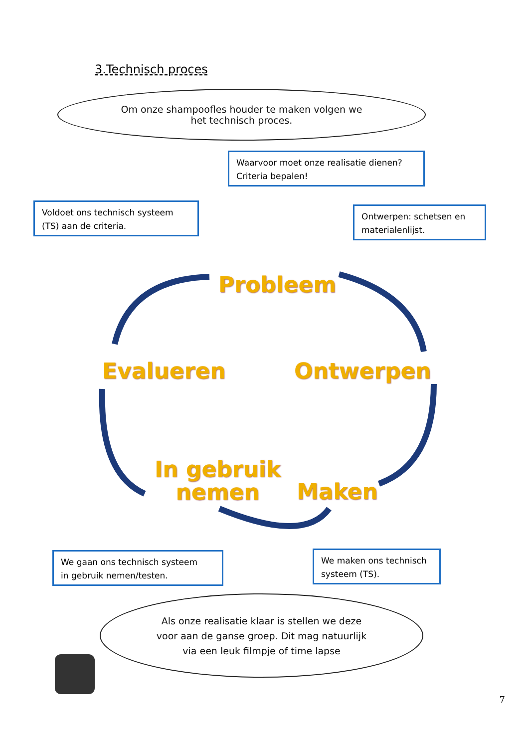3.Technisch proces
Om onze shampoofles houder te maken volgen we
het technisch proces.
Waarvoor moet onze realisatie dienen?
Criteria bepalen!
Voldoet ons technisch systeem
(TS) aan de criteria.
Ontwerpen: schetsen en
materialenlijst.
Probleem
Evalueren Ontwerpen
In gebruik
nemen
Maken
We gaan ons technisch systeem
in gebruik nemen/testen.
We maken ons technisch
systeem (TS).
Als onze realisatie klaar is stellen we deze
voor aan de ganse groep. Dit mag natuurlijk
via een leuk filmpje of time lapse
7